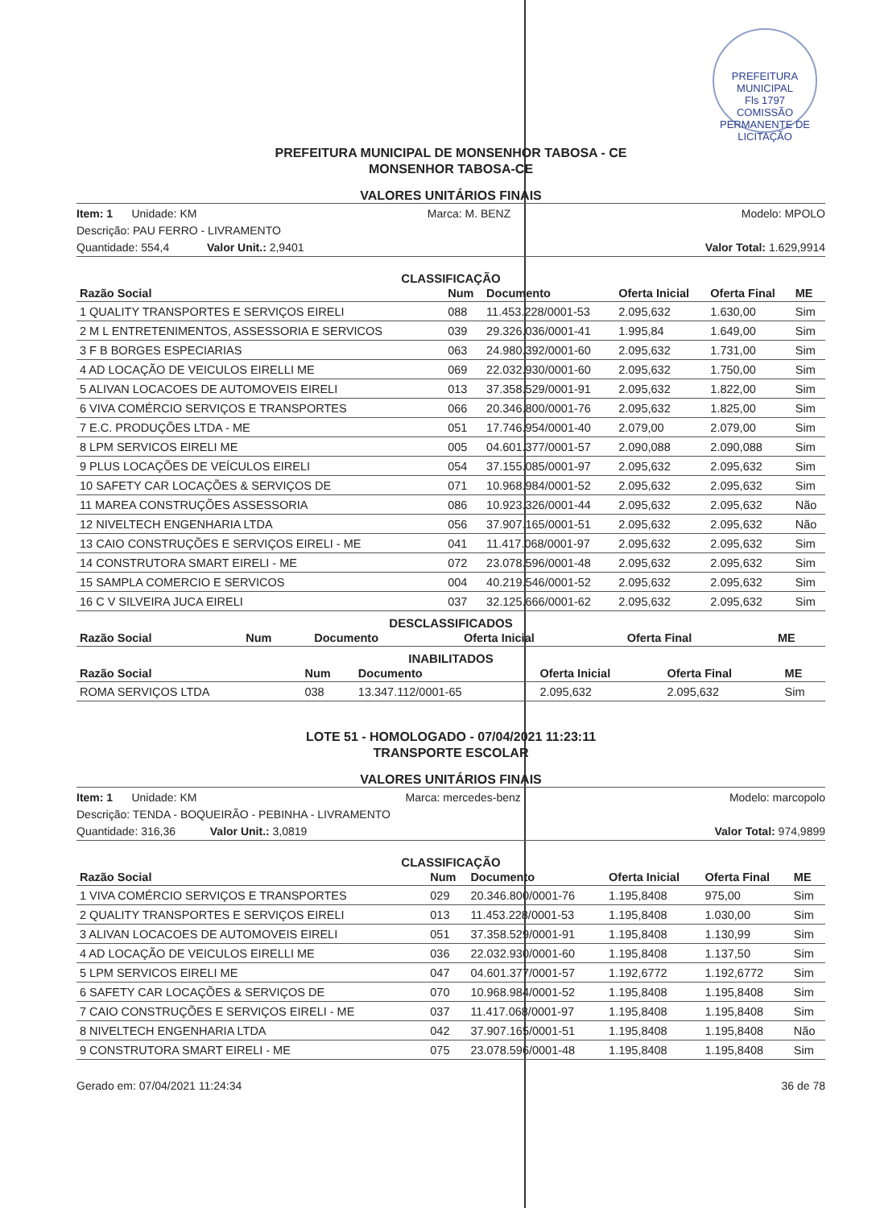PREFEITURA MUNICIPAL
Fls 1797
COMISSÃO PERMANENTE DE LICITAÇÃO
PREFEITURA MUNICIPAL DE MONSENHOR TABOSA - CE
MONSENHOR TABOSA-CE
VALORES UNITÁRIOS FINAIS
Item: 1 Unidade: KM Marca: M. BENZ Modelo: MPOLO
Descrição: PAU FERRO - LIVRAMENTO
Quantidade: 554,4 Valor Unit.: 2,9401 Valor Total: 1.629,9914
CLASSIFICAÇÃO
| Razão Social | Num | Documento | Oferta Inicial | Oferta Final | ME |
| --- | --- | --- | --- | --- | --- |
| 1 QUALITY TRANSPORTES E SERVIÇOS EIRELI | 088 | 11.453.228/0001-53 | 2.095,632 | 1.630,00 | Sim |
| 2 M L ENTRETENIMENTOS, ASSESSORIA E SERVICOS | 039 | 29.326.036/0001-41 | 1.995,84 | 1.649,00 | Sim |
| 3 F B BORGES ESPECIARIAS | 063 | 24.980.392/0001-60 | 2.095,632 | 1.731,00 | Sim |
| 4 AD LOCAÇÃO DE VEICULOS EIRELLI ME | 069 | 22.032.930/0001-60 | 2.095,632 | 1.750,00 | Sim |
| 5 ALIVAN LOCACOES DE AUTOMOVEIS EIRELI | 013 | 37.358.529/0001-91 | 2.095,632 | 1.822,00 | Sim |
| 6 VIVA COMÉRCIO SERVIÇOS E TRANSPORTES | 066 | 20.346.800/0001-76 | 2.095,632 | 1.825,00 | Sim |
| 7 E.C. PRODUÇÕES LTDA - ME | 051 | 17.746.954/0001-40 | 2.079,00 | 2.079,00 | Sim |
| 8 LPM SERVICOS EIRELI ME | 005 | 04.601.377/0001-57 | 2.090,088 | 2.090,088 | Sim |
| 9 PLUS LOCAÇÕES DE VEÍCULOS EIRELI | 054 | 37.155.085/0001-97 | 2.095,632 | 2.095,632 | Sim |
| 10 SAFETY CAR LOCAÇÕES & SERVIÇOS DE | 071 | 10.968.984/0001-52 | 2.095,632 | 2.095,632 | Sim |
| 11 MAREA CONSTRUÇÕES ASSESSORIA | 086 | 10.923.326/0001-44 | 2.095,632 | 2.095,632 | Não |
| 12 NIVELTECH ENGENHARIA LTDA | 056 | 37.907.165/0001-51 | 2.095,632 | 2.095,632 | Não |
| 13 CAIO CONSTRUÇÕES E SERVIÇOS EIRELI - ME | 041 | 11.417.068/0001-97 | 2.095,632 | 2.095,632 | Sim |
| 14 CONSTRUTORA SMART EIRELI - ME | 072 | 23.078.596/0001-48 | 2.095,632 | 2.095,632 | Sim |
| 15 SAMPLA COMERCIO E SERVICOS | 004 | 40.219.546/0001-52 | 2.095,632 | 2.095,632 | Sim |
| 16 C V SILVEIRA JUCA EIRELI | 037 | 32.125.666/0001-62 | 2.095,632 | 2.095,632 | Sim |
DESCLASSIFICADOS
| Razão Social | Num | Documento | Oferta Inicial | Oferta Final | ME |
| --- | --- | --- | --- | --- | --- |
INABILITADOS
| Razão Social | Num | Documento | Oferta Inicial | Oferta Final | ME |
| --- | --- | --- | --- | --- | --- |
| ROMA SERVIÇOS LTDA | 038 | 13.347.112/0001-65 | 2.095,632 | 2.095,632 | Sim |
LOTE 51 - HOMOLOGADO - 07/04/2021 11:23:11
TRANSPORTE ESCOLAR
VALORES UNITÁRIOS FINAIS
Item: 1 Unidade: KM Marca: mercedes-benz Modelo: marcopolo
Descrição: TENDA - BOQUEIRÃO - PEBINHA - LIVRAMENTO
Quantidade: 316,36 Valor Unit.: 3,0819 Valor Total: 974,9899
CLASSIFICAÇÃO
| Razão Social | Num | Documento | Oferta Inicial | Oferta Final | ME |
| --- | --- | --- | --- | --- | --- |
| 1 VIVA COMÉRCIO SERVIÇOS E TRANSPORTES | 029 | 20.346.800/0001-76 | 1.195,8408 | 975,00 | Sim |
| 2 QUALITY TRANSPORTES E SERVIÇOS EIRELI | 013 | 11.453.228/0001-53 | 1.195,8408 | 1.030,00 | Sim |
| 3 ALIVAN LOCACOES DE AUTOMOVEIS EIRELI | 051 | 37.358.529/0001-91 | 1.195,8408 | 1.130,99 | Sim |
| 4 AD LOCAÇÃO DE VEICULOS EIRELLI ME | 036 | 22.032.930/0001-60 | 1.195,8408 | 1.137,50 | Sim |
| 5 LPM SERVICOS EIRELI ME | 047 | 04.601.377/0001-57 | 1.192,6772 | 1.192,6772 | Sim |
| 6 SAFETY CAR LOCAÇÕES & SERVIÇOS DE | 070 | 10.968.984/0001-52 | 1.195,8408 | 1.195,8408 | Sim |
| 7 CAIO CONSTRUÇÕES E SERVIÇOS EIRELI - ME | 037 | 11.417.068/0001-97 | 1.195,8408 | 1.195,8408 | Sim |
| 8 NIVELTECH ENGENHARIA LTDA | 042 | 37.907.165/0001-51 | 1.195,8408 | 1.195,8408 | Não |
| 9 CONSTRUTORA SMART EIRELI - ME | 075 | 23.078.596/0001-48 | 1.195,8408 | 1.195,8408 | Sim |
Gerado em: 07/04/2021 11:24:34 36 de 78